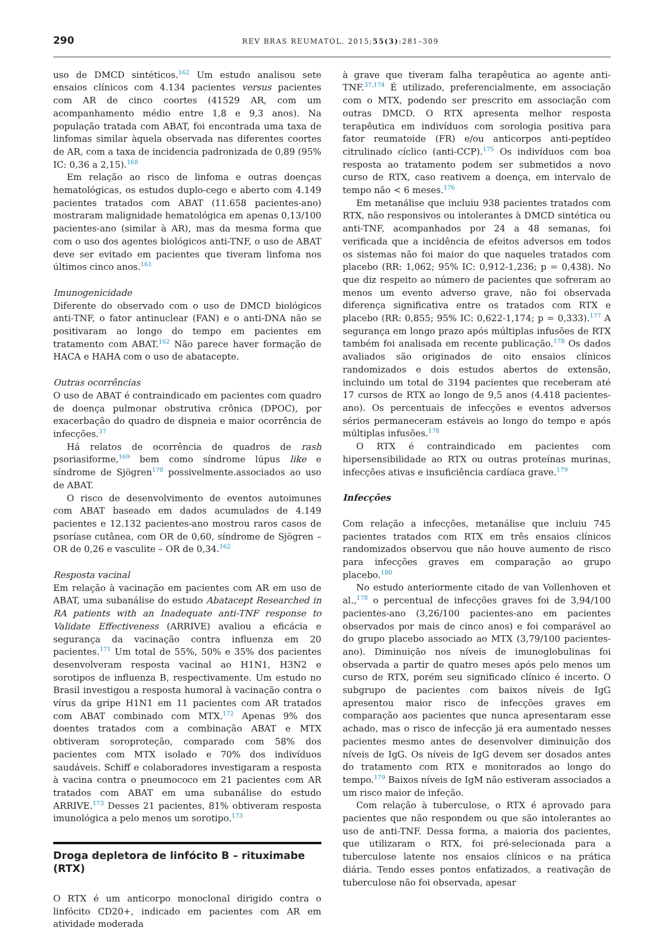290 REV BRAS REUMATOL. 2015;55(3):281–309
uso de DMCD sintéticos.<sup>162</sup> Um estudo analisou sete ensaios clínicos com 4.134 pacientes versus pacientes com AR de cinco coortes (41529 AR, com um acompanhamento médio entre 1,8 e 9,3 anos). Na população tratada com ABAT, foi encontrada uma taxa de linfomas similar àquela observada nas diferentes coortes de AR, com a taxa de incidencia padronizada de 0,89 (95% IC: 0,36 a 2,15).<sup>168</sup>
Em relação ao risco de linfoma e outras doenças hematológicas, os estudos duplo-cego e aberto com 4.149 pacientes tratados com ABAT (11.658 pacientes-ano) mostraram malignidade hematológica em apenas 0,13/100 pacientes-ano (similar à AR), mas da mesma forma que com o uso dos agentes biológicos anti-TNF, o uso de ABAT deve ser evitado em pacientes que tiveram linfoma nos últimos cinco anos.<sup>161</sup>
Imunogenicidade
Diferente do observado com o uso de DMCD biológicos anti-TNF, o fator antinuclear (FAN) e o anti-DNA não se positivaram ao longo do tempo em pacientes em tratamento com ABAT.<sup>162</sup> Não parece haver formação de HACA e HAHA com o uso de abatacepte.
Outras ocorrências
O uso de ABAT é contraindicado em pacientes com quadro de doença pulmonar obstrutiva crônica (DPOC), por exacerbação do quadro de dispneia e maior ocorrência de infecções.<sup>37</sup>
Há relatos de ocorrência de quadros de rash psoriasiforme,<sup>169</sup> bem como síndrome lúpus like e síndrome de Sjögren<sup>170</sup> possivelmente.associados ao uso de ABAT.
O risco de desenvolvimento de eventos autoimunes com ABAT baseado em dados acumulados de 4.149 pacientes e 12.132 pacientes-ano mostrou raros casos de psoríase cutânea, com OR de 0,60, síndrome de Sjögren – OR de 0,26 e vasculite – OR de 0,34.<sup>162</sup>
Resposta vacinal
Em relação à vacinação em pacientes com AR em uso de ABAT, uma subanálise do estudo Abatacept Researched in RA patients with an Inadequate anti-TNF response to Validate Effectiveness (ARRIVE) avaliou a eficácia e segurança da vacinação contra influenza em 20 pacientes.<sup>171</sup> Um total de 55%, 50% e 35% dos pacientes desenvolveram resposta vacinal ao H1N1, H3N2 e sorotipos de influenza B, respectivamente. Um estudo no Brasil investigou a resposta humoral à vacinação contra o vírus da gripe H1N1 em 11 pacientes com AR tratados com ABAT combinado com MTX.<sup>172</sup> Apenas 9% dos doentes tratados com a combinação ABAT e MTX obtiveram soroproteção, comparado com 58% dos pacientes com MTX isolado e 70% dos indivíduos saudáveis. Schiff e colaboradores investigaram a resposta à vacina contra o pneumococo em 21 pacientes com AR tratados com ABAT em uma subanálise do estudo ARRIVE.<sup>173</sup> Desses 21 pacientes, 81% obtiveram resposta imunológica a pelo menos um sorotipo.<sup>173</sup>
Droga depletora de linfócito B – rituximabe (RTX)
O RTX é um anticorpo monoclonal dirigido contra o linfócito CD20+, indicado em pacientes com AR em atividade moderada
à grave que tiveram falha terapêutica ao agente anti-TNF.<sup>37,174</sup> É utilizado, preferencialmente, em associação com o MTX, podendo ser prescrito em associação com outras DMCD. O RTX apresenta melhor resposta terapêutica em indivíduos com sorologia positiva para fator reumatoide (FR) e/ou anticorpos anti-peptídeo citrulinado cíclico (anti-CCP).<sup>175</sup> Os indivíduos com boa resposta ao tratamento podem ser submetidos a novo curso de RTX, caso reativem a doença, em intervalo de tempo não < 6 meses.<sup>176</sup>
Em metanálise que incluiu 938 pacientes tratados com RTX, não responsivos ou intolerantes à DMCD sintética ou anti-TNF, acompanhados por 24 a 48 semanas, foi verificada que a incidência de efeitos adversos em todos os sistemas não foi maior do que naqueles tratados com placebo (RR: 1,062; 95% IC: 0,912-1,236; p = 0,438). No que diz respeito ao número de pacientes que sofreram ao menos um evento adverso grave, não foi observada diferença significativa entre os tratados com RTX e placebo (RR: 0,855; 95% IC: 0,622-1,174; p = 0,333).<sup>177</sup> A segurança em longo prazo após múltiplas infusões de RTX também foi analisada em recente publicação.<sup>178</sup> Os dados avaliados são originados de oito ensaios clínicos randomizados e dois estudos abertos de extensão, incluindo um total de 3194 pacientes que receberam até 17 cursos de RTX ao longo de 9,5 anos (4.418 pacientes-ano). Os percentuais de infecções e eventos adversos sérios permaneceram estáveis ao longo do tempo e após múltiplas infusões.<sup>178</sup>
O RTX é contraindicado em pacientes com hipersensibilidade ao RTX ou outras proteínas murinas, infecções ativas e insuficiência cardíaca grave.<sup>179</sup>
Infecções
Com relação a infecções, metanálise que incluiu 745 pacientes tratados com RTX em três ensaios clínicos randomizados observou que não houve aumento de risco para infecções graves em comparação ao grupo placebo.<sup>180</sup>
No estudo anteriormente citado de van Vollenhoven et al.,<sup>178</sup> o percentual de infecções graves foi de 3,94/100 pacientes-ano (3,26/100 pacientes-ano em pacientes observados por mais de cinco anos) e foi comparável ao do grupo placebo associado ao MTX (3,79/100 pacientes-ano). Diminuição nos níveis de imunoglobulinas foi observada a partir de quatro meses após pelo menos um curso de RTX, porém seu significado clínico é incerto. O subgrupo de pacientes com baixos níveis de IgG apresentou maior risco de infecções graves em comparação aos pacientes que nunca apresentaram esse achado, mas o risco de infecção já era aumentado nesses pacientes mesmo antes de desenvolver diminuição dos níveis de IgG. Os níveis de IgG devem ser dosados antes do tratamento com RTX e monitorados ao longo do tempo.<sup>179</sup> Baixos níveis de IgM não estiveram associados a um risco maior de infeção.
Com relação à tuberculose, o RTX é aprovado para pacientes que não respondem ou que são intolerantes ao uso de anti-TNF. Dessa forma, a maioria dos pacientes, que utilizaram o RTX, foi pré-selecionada para a tuberculose latente nos ensaios clínicos e na prática diária. Tendo esses pontos enfatizados, a reativação de tuberculose não foi observada, apesar